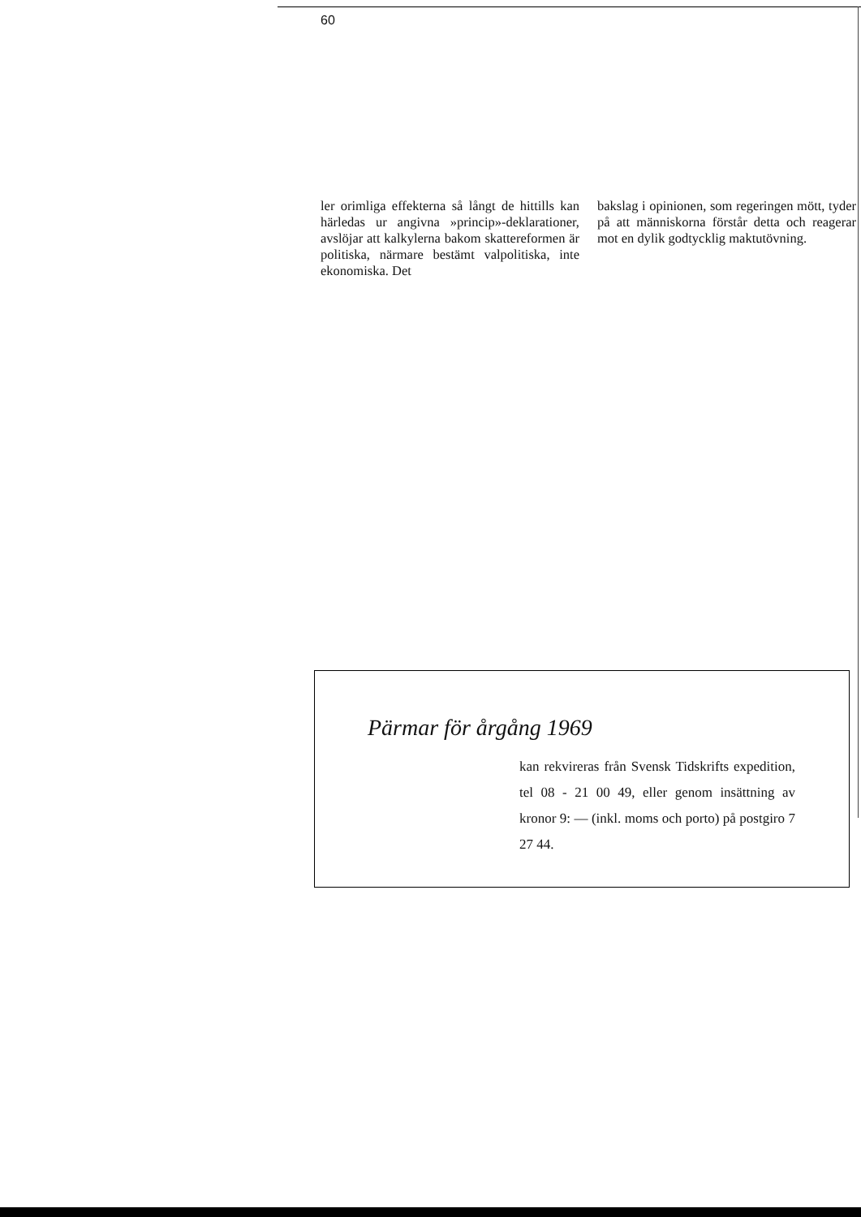60
ler orimliga effekterna så långt de hittills kan härledas ur angivna »princip»-deklarationer, avslöjar att kalkylerna bakom skattereformen är politiska, närmare bestämt valpolitiska, inte ekonomiska. Det
bakslag i opinionen, som regeringen mött, tyder på att människorna förstår detta och reagerar mot en dylik godtycklig maktutövning.
Pärmar för årgång 1969
kan rekvireras från Svensk Tidskrifts expedition, tel 08 - 21 00 49, eller genom insättning av kronor 9: — (inkl. moms och porto) på postgiro 7 27 44.